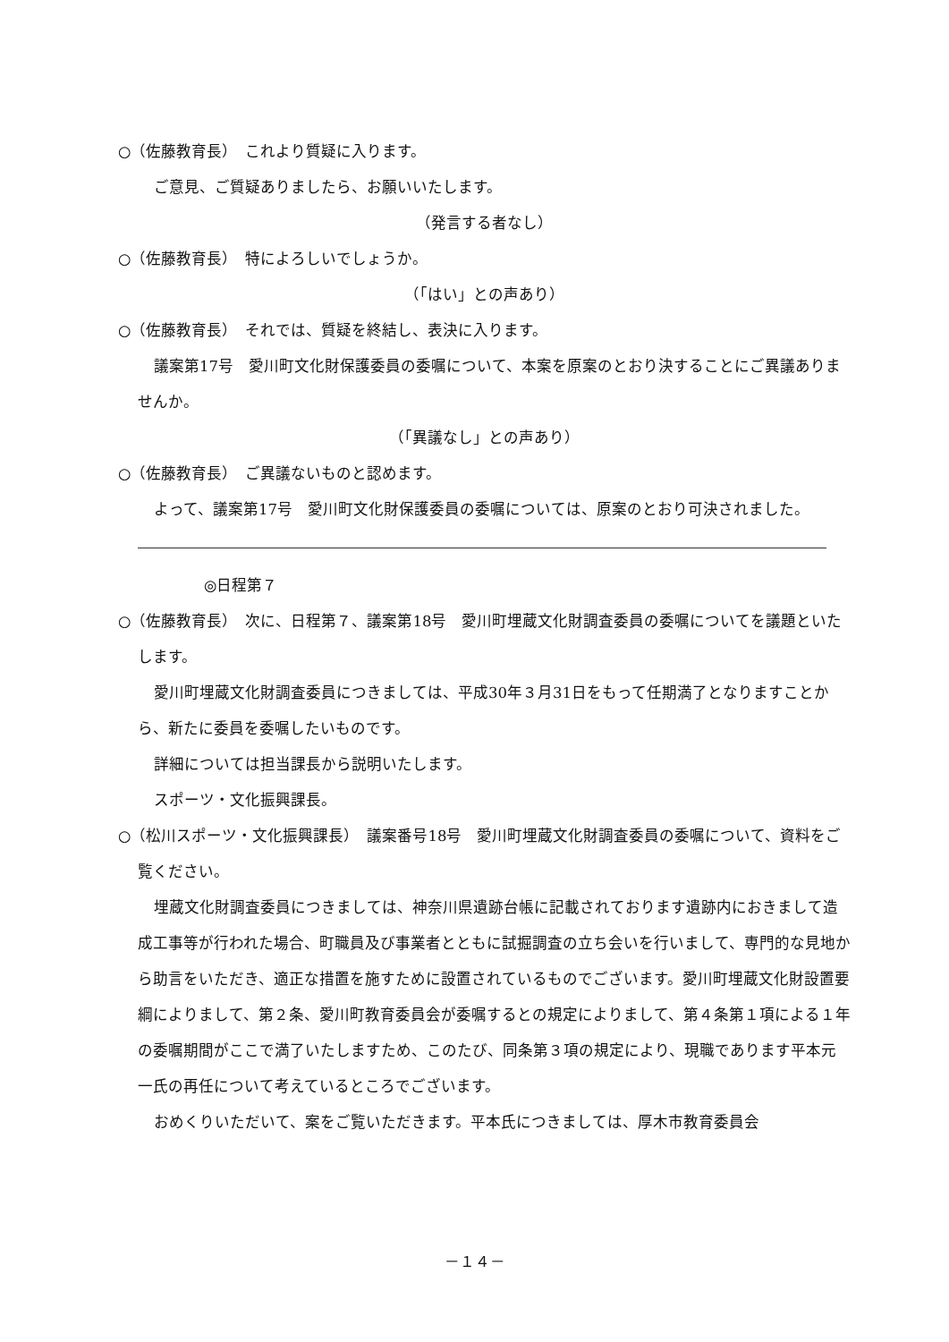○（佐藤教育長）　これより質疑に入ります。
ご意見、ご質疑ありましたら、お願いいたします。
（発言する者なし）
○（佐藤教育長）　特によろしいでしょうか。
（「はい」との声あり）
○（佐藤教育長）　それでは、質疑を終結し、表決に入ります。
議案第17号　愛川町文化財保護委員の委嘱について、本案を原案のとおり決することにご異議ありませんか。
（「異議なし」との声あり）
○（佐藤教育長）　ご異議ないものと認めます。
よって、議案第17号　愛川町文化財保護委員の委嘱については、原案のとおり可決されました。
◎日程第７
○（佐藤教育長）　次に、日程第７、議案第18号　愛川町埋蔵文化財調査委員の委嘱についてを議題といたします。
愛川町埋蔵文化財調査委員につきましては、平成30年３月31日をもって任期満了となりますことから、新たに委員を委嘱したいものです。
詳細については担当課長から説明いたします。
スポーツ・文化振興課長。
○（松川スポーツ・文化振興課長）　議案番号18号　愛川町埋蔵文化財調査委員の委嘱について、資料をご覧ください。
埋蔵文化財調査委員につきましては、神奈川県遺跡台帳に記載されております遺跡内におきまして造成工事等が行われた場合、町職員及び事業者とともに試掘調査の立ち会いを行いまして、専門的な見地から助言をいただき、適正な措置を施すために設置されているものでございます。愛川町埋蔵文化財設置要綱によりまして、第２条、愛川町教育委員会が委嘱するとの規定によりまして、第４条第１項による１年の委嘱期間がここで満了いたしますため、このたび、同条第３項の規定により、現職であります平本元一氏の再任について考えているところでございます。
おめくりいただいて、案をご覧いただきます。平本氏につきましては、厚木市教育委員会
－１４－